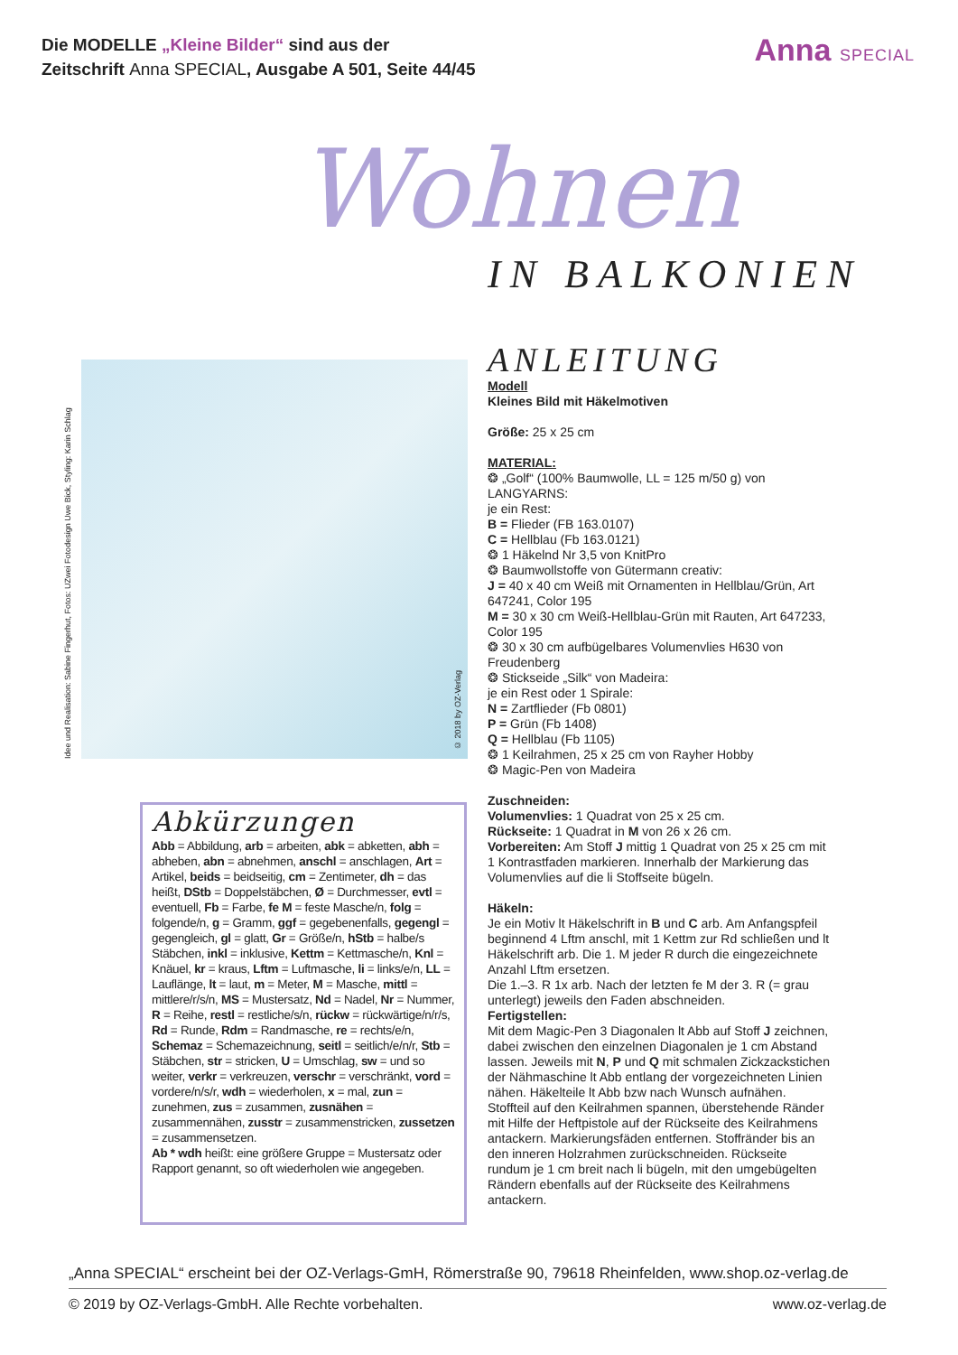Die MODELLE „Kleine Bilder“ sind aus der
Zeitschrift Anna SPECIAL, Ausgabe A 501, Seite 44/45
Anna SPECIAL
Wohnen
IN BALKONIEN
Idee und Realisation: Sabine Fingerhut, Fotos: UZwei Fotodesign Uwe Bick, Styling: Karin Schlag
© 2018 by OZ-Verlag
ANLEITUNG
Modell
Kleines Bild mit Häkelmotiven
Größe: 25 x 25 cm
MATERIAL:
❂ „Golf“ (100% Baumwolle, LL = 125 m/50 g) von LANGYARNS:
je ein Rest:
B = Flieder (FB 163.0107)
C = Hellblau (Fb 163.0121)
❂ 1 Häkelnd Nr 3,5 von KnitPro
❂ Baumwollstoffe von Gütermann creativ:
J = 40 x 40 cm Weiß mit Ornamenten in Hellblau/Grün, Art 647241, Color 195
M = 30 x 30 cm Weiß-Hellblau-Grün mit Rauten, Art 647233, Color 195
❂ 30 x 30 cm aufbügelbares Volumenvlies H630 von Freudenberg
❂ Stickseide „Silk“ von Madeira:
je ein Rest oder 1 Spirale:
N = Zartflieder (Fb 0801)
P = Grün (Fb 1408)
Q = Hellblau (Fb 1105)
❂ 1 Keilrahmen, 25 x 25 cm von Rayher Hobby
❂ Magic-Pen von Madeira
Zuschneiden:
Volumenvlies: 1 Quadrat von 25 x 25 cm.
Rückseite: 1 Quadrat in M von 26 x 26 cm.
Vorbereiten: Am Stoff J mittig 1 Quadrat von 25 x 25 cm mit 1 Kontrastfaden markieren. Innerhalb der Markierung das Volumenvlies auf die li Stoffseite bügeln.
Häkeln:
Je ein Motiv lt Häkelschrift in B und C arb. Am Anfangspfeil beginnend 4 Lftm anschl, mit 1 Kettm zur Rd schließen und lt Häkelschrift arb. Die 1. M jeder R durch die eingezeichnete Anzahl Lftm ersetzen.
Die 1.–3. R 1x arb. Nach der letzten fe M der 3. R (= grau unterlegt) jeweils den Faden abschneiden.
Fertigstellen:
Mit dem Magic-Pen 3 Diagonalen lt Abb auf Stoff J zeichnen, dabei zwischen den einzelnen Diagonalen je 1 cm Abstand lassen. Jeweils mit N, P und Q mit schmalen Zickzackstichen der Nähmaschine lt Abb entlang der vorgezeichneten Linien nähen. Häkelteile lt Abb bzw nach Wunsch aufnähen. Stoffteil auf den Keilrahmen spannen, überstehende Ränder mit Hilfe der Heftpistole auf der Rückseite des Keilrahmens antackern. Markierungsfäden entfernen. Stoffränder bis an den inneren Holzrahmen zurückschneiden. Rückseite rundum je 1 cm breit nach li bügeln, mit den umgebügelten Rändern ebenfalls auf der Rückseite des Keilrahmens antackern.
Abkürzungen
Abb = Abbildung, arb = arbeiten, abk = abketten, abh = abheben, abn = abnehmen, anschl = anschlagen, Art = Artikel, beids = beidseitig, cm = Zentimeter, dh = das heißt, DStb = Doppelstäbchen, Ø = Durchmesser, evtl = eventuell, Fb = Farbe, fe M = feste Masche/n, folg = folgende/n, g = Gramm, ggf = gegebenenfalls, gegengl = gegengleich, gl = glatt, Gr = Größe/n, hStb = halbe/s Stäbchen, inkl = inklusive, Kettm = Kettmasche/n, Knl = Knäuel, kr = kraus, Lftm = Luftmasche, li = links/e/n, LL = Lauflänge, lt = laut, m = Meter, M = Masche, mittl = mittlere/r/s/n, MS = Mustersatz, Nd = Nadel, Nr = Nummer, R = Reihe, restl = restliche/s/n, rückw = rückwärtige/n/r/s, Rd = Runde, Rdm = Randmasche, re = rechts/e/n, Schemaz = Schemazeichnung, seitl = seitlich/e/n/r, Stb = Stäbchen, str = stricken, U = Umschlag, sw = und so weiter, verkr = verkreuzen, verschr = verschränkt, vord = vordere/n/s/r, wdh = wiederholen, x = mal, zun = zunehmen, zus = zusammen, zusnähen = zusammennähen, zusstr = zusammenstricken, zussetzen = zusammensetzen.
Ab * wdh heißt: eine größere Gruppe = Mustersatz oder Rapport genannt, so oft wiederholen wie angegeben.
„Anna SPECIAL“ erscheint bei der OZ-Verlags-GmH, Römerstraße 90, 79618 Rheinfelden, www.shop.oz-verlag.de
© 2019 by OZ-Verlags-GmbH. Alle Rechte vorbehalten. www.oz-verlag.de